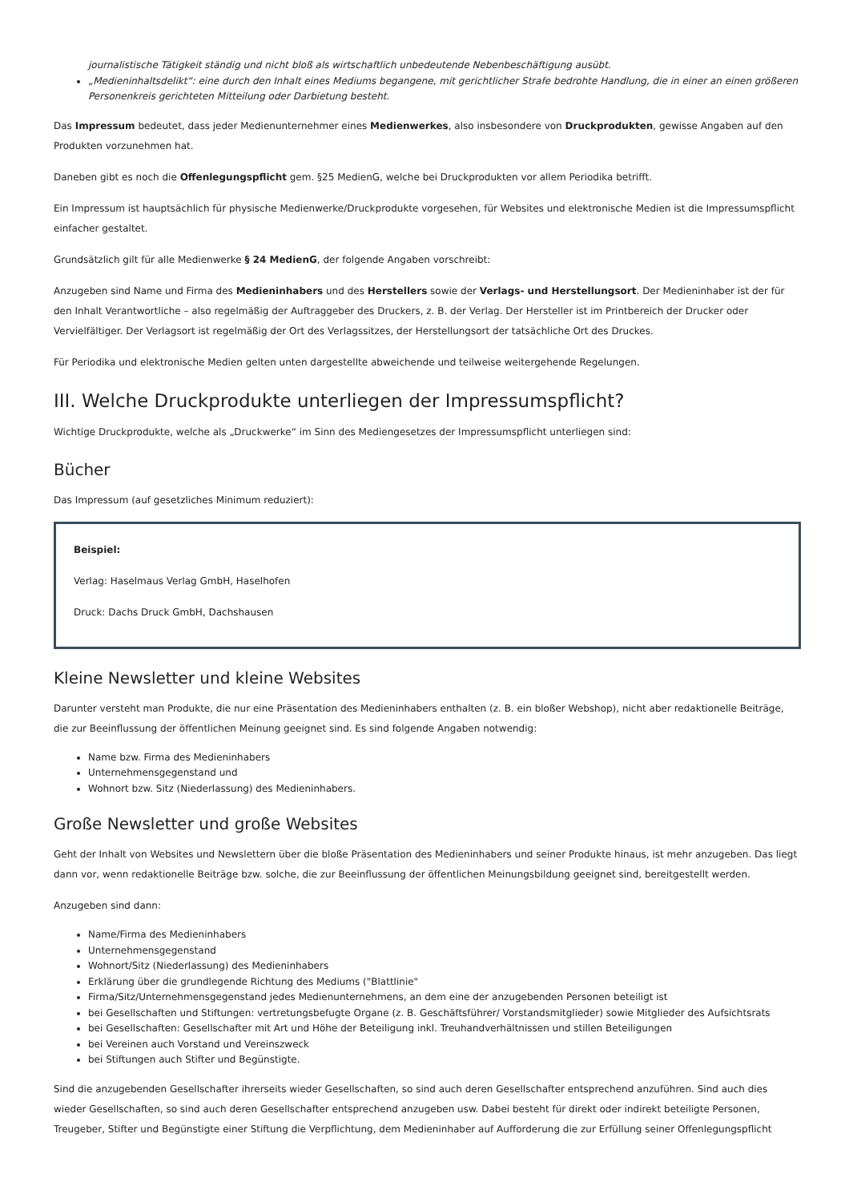journalistische Tätigkeit ständig und nicht bloß als wirtschaftlich unbedeutende Nebenbeschäftigung ausübt.
„Medieninhaltsdelikt“: eine durch den Inhalt eines Mediums begangene, mit gerichtlicher Strafe bedrohte Handlung, die in einer an einen größeren Personenkreis gerichteten Mitteilung oder Darbietung besteht.
Das Impressum bedeutet, dass jeder Medienunternehmer eines Medienwerkes, also insbesondere von Druckprodukten, gewisse Angaben auf den Produkten vorzunehmen hat.
Daneben gibt es noch die Offenlegungspflicht gem. §25 MedienG, welche bei Druckprodukten vor allem Periodika betrifft.
Ein Impressum ist hauptsächlich für physische Medienwerke/Druckprodukte vorgesehen, für Websites und elektronische Medien ist die Impressumspflicht einfacher gestaltet.
Grundsätzlich gilt für alle Medienwerke § 24 MedienG, der folgende Angaben vorschreibt:
Anzugeben sind Name und Firma des Medieninhabers und des Herstellers sowie der Verlags- und Herstellungsort. Der Medieninhaber ist der für den Inhalt Verantwortliche – also regelmäßig der Auftraggeber des Druckers, z. B. der Verlag. Der Hersteller ist im Printbereich der Drucker oder Vervielfältiger. Der Verlagsort ist regelmäßig der Ort des Verlagssitzes, der Herstellungsort der tatsächliche Ort des Druckes.
Für Periodika und elektronische Medien gelten unten dargestellte abweichende und teilweise weitergehende Regelungen.
III. Welche Druckprodukte unterliegen der Impressumspflicht?
Wichtige Druckprodukte, welche als „Druckwerke“ im Sinn des Mediengesetzes der Impressumspflicht unterliegen sind:
Bücher
Das Impressum (auf gesetzliches Minimum reduziert):
Beispiel:
Verlag: Haselmaus Verlag GmbH, Haselhofen
Druck: Dachs Druck GmbH, Dachshausen
Kleine Newsletter und kleine Websites
Darunter versteht man Produkte, die nur eine Präsentation des Medieninhabers enthalten (z. B. ein bloßer Webshop), nicht aber redaktionelle Beiträge, die zur Beeinflussung der öffentlichen Meinung geeignet sind. Es sind folgende Angaben notwendig:
Name bzw. Firma des Medieninhabers
Unternehmensgegenstand und
Wohnort bzw. Sitz (Niederlassung) des Medieninhabers.
Große Newsletter und große Websites
Geht der Inhalt von Websites und Newslettern über die bloße Präsentation des Medieninhabers und seiner Produkte hinaus, ist mehr anzugeben. Das liegt dann vor, wenn redaktionelle Beiträge bzw. solche, die zur Beeinflussung der öffentlichen Meinungsbildung geeignet sind, bereitgestellt werden.
Anzugeben sind dann:
Name/Firma des Medieninhabers
Unternehmensgegenstand
Wohnort/Sitz (Niederlassung) des Medieninhabers
Erklärung über die grundlegende Richtung des Mediums ("Blattlinie"
Firma/Sitz/Unternehmensgegenstand jedes Medienunternehmens, an dem eine der anzugebenden Personen beteiligt ist
bei Gesellschaften und Stiftungen: vertretungsbefugte Organe (z. B. Geschäftsführer/ Vorstandsmitglieder) sowie Mitglieder des Aufsichtsrats
bei Gesellschaften: Gesellschafter mit Art und Höhe der Beteiligung inkl. Treuhandverhältnissen und stillen Beteiligungen
bei Vereinen auch Vorstand und Vereinszweck
bei Stiftungen auch Stifter und Begünstigte.
Sind die anzugebenden Gesellschafter ihrerseits wieder Gesellschaften, so sind auch deren Gesellschafter entsprechend anzuführen. Sind auch dies wieder Gesellschaften, so sind auch deren Gesellschafter entsprechend anzugeben usw. Dabei besteht für direkt oder indirekt beteiligte Personen, Treugeber, Stifter und Begünstigte einer Stiftung die Verpflichtung, dem Medieninhaber auf Aufforderung die zur Erfüllung seiner Offenlegungspflicht